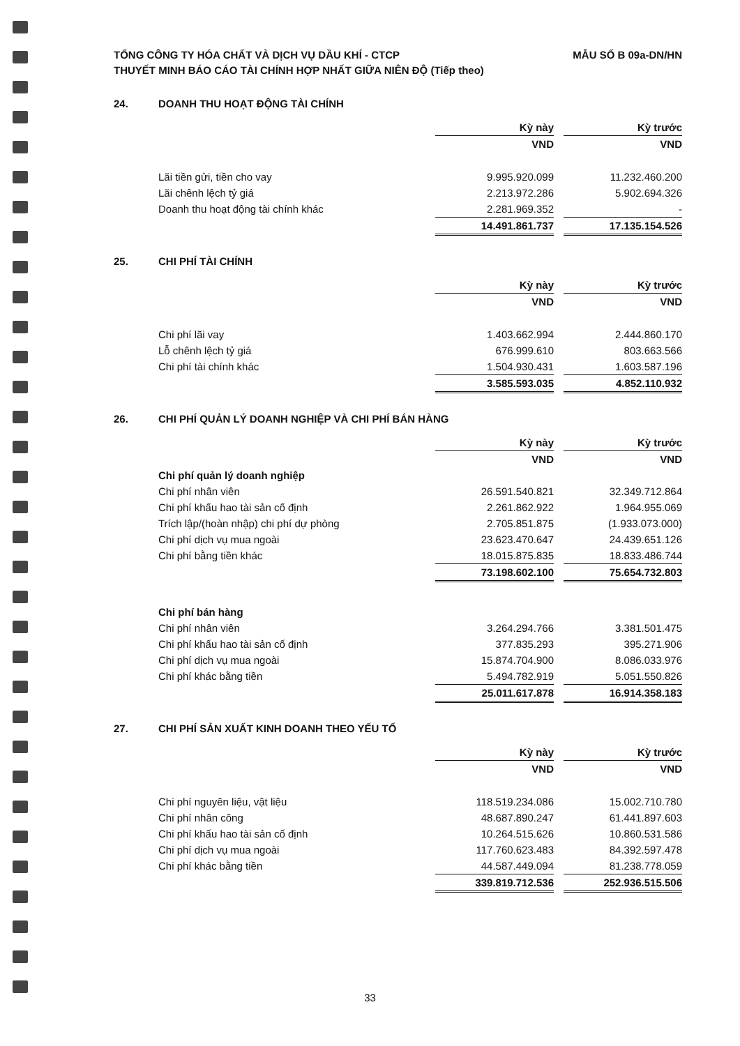TỔNG CÔNG TY HÓA CHẤT VÀ DỊCH VỤ DẦU KHÍ - CTCP
THUYẾT MINH BÁO CÁO TÀI CHÍNH HỢP NHẤT GIỮA NIÊN ĐỘ (Tiếp theo)
MẪU SỐ B 09a-DN/HN
24. DOANH THU HOẠT ĐỘNG TÀI CHÍNH
| | Kỳ này | | Kỳ trước |
| | VND | | VND |
| Lãi tiền gửi, tiền cho vay | 9.995.920.099 | | 11.232.460.200 |
| Lãi chênh lệch tỷ giá | 2.213.972.286 | | 5.902.694.326 |
| Doanh thu hoạt động tài chính khác | 2.281.969.352 | | - |
| | 14.491.861.737 | | 17.135.154.526 |
25. CHI PHÍ TÀI CHÍNH
| | Kỳ này | | Kỳ trước |
| | VND | | VND |
| Chi phí lãi vay | 1.403.662.994 | | 2.444.860.170 |
| Lỗ chênh lệch tỷ giá | 676.999.610 | | 803.663.566 |
| Chi phí tài chính khác | 1.504.930.431 | | 1.603.587.196 |
| | 3.585.593.035 | | 4.852.110.932 |
26. CHI PHÍ QUẢN LÝ DOANH NGHIỆP VÀ CHI PHÍ BÁN HÀNG
| | Kỳ này | | Kỳ trước |
| | VND | | VND |
| Chi phí quản lý doanh nghiệp | | | |
| Chi phí nhân viên | 26.591.540.821 | | 32.349.712.864 |
| Chi phí khấu hao tài sản cố định | 2.261.862.922 | | 1.964.955.069 |
| Trích lập/(hoàn nhập) chi phí dự phòng | 2.705.851.875 | | (1.933.073.000) |
| Chi phí dịch vụ mua ngoài | 23.623.470.647 | | 24.439.651.126 |
| Chi phí bằng tiền khác | 18.015.875.835 | | 18.833.486.744 |
| | 73.198.602.100 | | 75.654.732.803 |
| Chi phí bán hàng | | | |
| Chi phí nhân viên | 3.264.294.766 | | 3.381.501.475 |
| Chi phí khấu hao tài sản cố định | 377.835.293 | | 395.271.906 |
| Chi phí dịch vụ mua ngoài | 15.874.704.900 | | 8.086.033.976 |
| Chi phí khác bằng tiền | 5.494.782.919 | | 5.051.550.826 |
| | 25.011.617.878 | | 16.914.358.183 |
27. CHI PHÍ SẢN XUẤT KINH DOANH THEO YẾU TỐ
| | Kỳ này | | Kỳ trước |
| | VND | | VND |
| Chi phí nguyên liệu, vật liệu | 118.519.234.086 | | 15.002.710.780 |
| Chi phí nhân công | 48.687.890.247 | | 61.441.897.603 |
| Chi phí khấu hao tài sản cố định | 10.264.515.626 | | 10.860.531.586 |
| Chi phí dịch vụ mua ngoài | 117.760.623.483 | | 84.392.597.478 |
| Chi phí khác bằng tiền | 44.587.449.094 | | 81.238.778.059 |
| | 339.819.712.536 | | 252.936.515.506 |
33